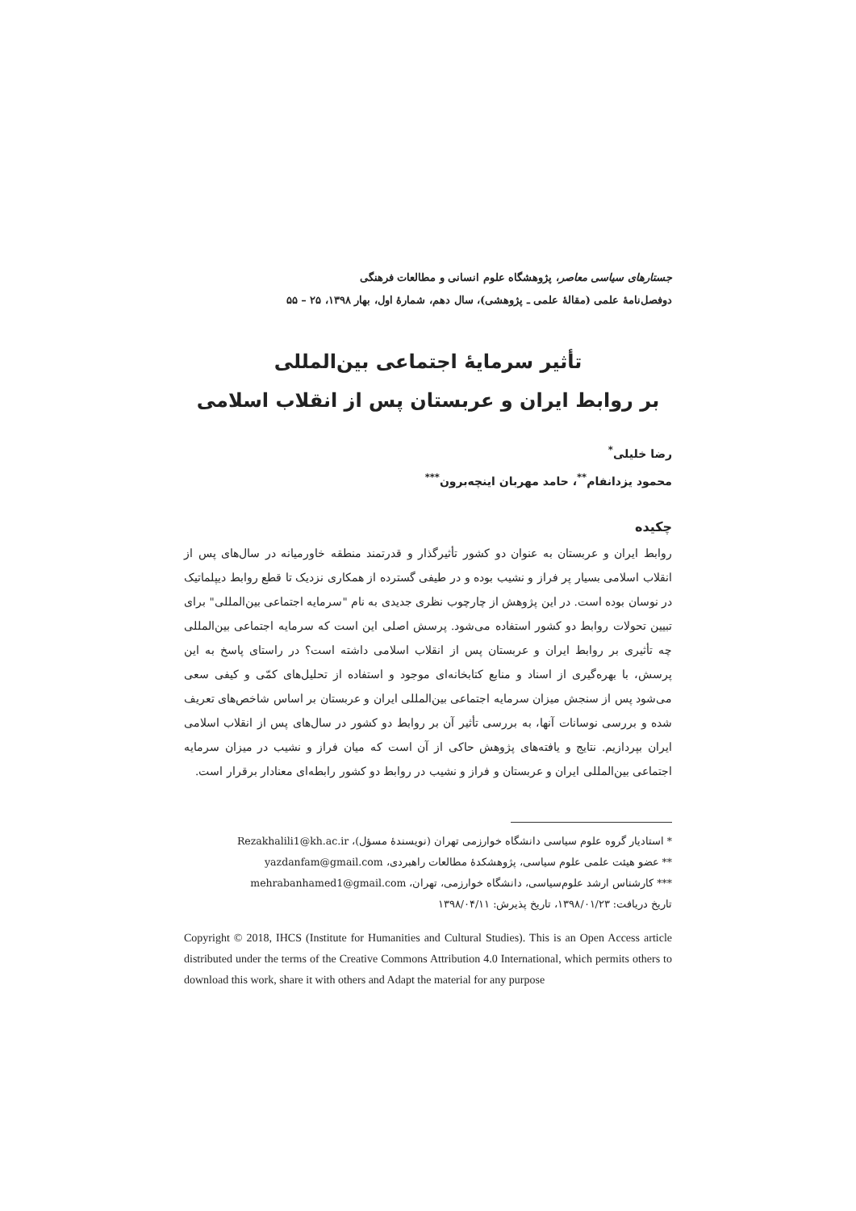جستارهای سیاسی معاصر، پژوهشگاه علوم انسانی و مطالعات فرهنگی
دوفصل‌نامهٔ علمی (مقالهٔ علمی ـ پژوهشی)، سال دهم، شمارهٔ اول، بهار ۱۳۹۸، ۲۵ – ۵۵
تأثیر سرمایهٔ اجتماعی بین‌المللی
بر روابط ایران و عربستان پس از انقلاب اسلامی
رضا خلیلی<sup>*</sup>
محمود یزدانفام<sup>**</sup>، حامد مهربان اینچه‌برون<sup>***</sup>
چکیده
روابط ایران و عربستان به عنوان دو کشور تأثیرگذار و قدرتمند منطقه خاورمیانه در سال‌های پس از انقلاب اسلامی بسیار پر فراز و نشیب بوده و در طیفی گسترده از همکاری نزدیک تا قطع روابط دیپلماتیک در نوسان بوده است. در این پژوهش از چارچوب نظری جدیدی به نام "سرمایه اجتماعی بین‌المللی" برای تبیین تحولات روابط دو کشور استفاده می‌شود. پرسش اصلی این است که سرمایه اجتماعی بین‌المللی چه تأثیری بر روابط ایران و عربستان پس از انقلاب اسلامی داشته است؟ در راستای پاسخ به این پرسش، با بهره‌گیری از اسناد و منابع کتابخانه‌ای موجود و استفاده از تحلیل‌های کمّی و کیفی سعی می‌شود پس از سنجش میزان سرمایه اجتماعی بین‌المللی ایران و عربستان بر اساس شاخص‌های تعریف شده و بررسی نوسانات آنها، به بررسی تأثیر آن بر روابط دو کشور در سال‌های پس از انقلاب اسلامی ایران بپردازیم. نتایج و یافته‌های پژوهش حاکی از آن است که میان فراز و نشیب در میزان سرمایه اجتماعی بین‌المللی ایران و عربستان و فراز و نشیب در روابط دو کشور رابطه‌ای معنادار برقرار است.
* استادیار گروه علوم سیاسی دانشگاه خوارزمی تهران (نویسندهٔ مسؤل)، Rezakhalili1@kh.ac.ir
** عضو هیئت علمی علوم سیاسی، پژوهشکدهٔ مطالعات راهبردی، yazdanfam@gmail.com
*** کارشناس ارشد علوم‌سیاسی، دانشگاه خوارزمی، تهران، mehrabanhamed1@gmail.com
تاریخ دریافت: ۱۳۹۸/۰۱/۲۳، تاریخ پذیرش: ۱۳۹۸/۰۴/۱۱
Copyright © 2018, IHCS (Institute for Humanities and Cultural Studies). This is an Open Access article distributed under the terms of the Creative Commons Attribution 4.0 International, which permits others to download this work, share it with others and Adapt the material for any purpose